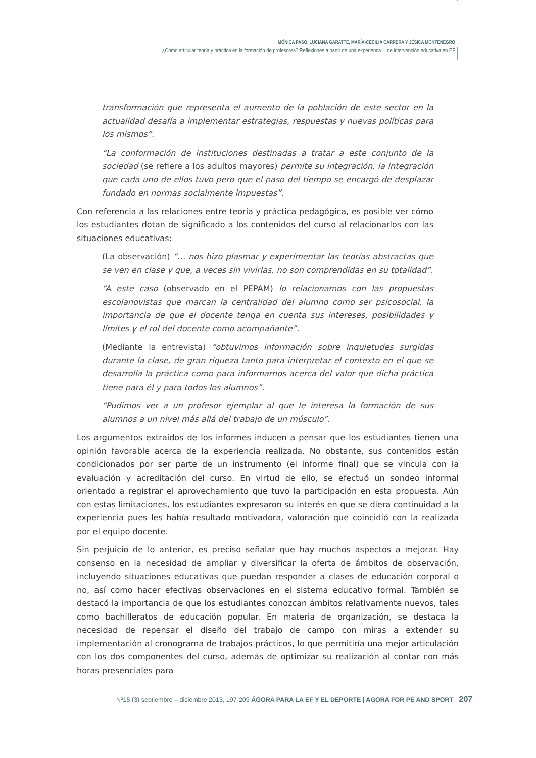MÓNICA PASO, LUCIANA GARATTE, MARÍA-CECILIA CARRERA Y JÉSICA MONTENEGRO
¿Cómo articular teoría y práctica en la formación de profesores? Reflexiones a partir de una experienca… de intervención educativa en EF
transformación que representa el aumento de la población de este sector en la actualidad desafía a implementar estrategias, respuestas y nuevas políticas para los mismos”.
“La conformación de instituciones destinadas a tratar a este conjunto de la sociedad (se refiere a los adultos mayores) permite su integración, la integración que cada uno de ellos tuvo pero que el paso del tiempo se encargó de desplazar fundado en normas socialmente impuestas”.
Con referencia a las relaciones entre teoría y práctica pedagógica, es posible ver cómo los estudiantes dotan de significado a los contenidos del curso al relacionarlos con las situaciones educativas:
(La observación) “… nos hizo plasmar y experimentar las teorías abstractas que se ven en clase y que, a veces sin vivirlas, no son comprendidas en su totalidad”.
“A este caso (observado en el PEPAM) lo relacionamos con las propuestas escolanovistas que marcan la centralidad del alumno como ser psicosocial, la importancia de que el docente tenga en cuenta sus intereses, posibilidades y límites y el rol del docente como acompañante”.
(Mediante la entrevista) “obtuvimos información sobre inquietudes surgidas durante la clase, de gran riqueza tanto para interpretar el contexto en el que se desarrolla la práctica como para informarnos acerca del valor que dicha práctica tiene para él y para todos los alumnos”.
“Pudimos ver a un profesor ejemplar al que le interesa la formación de sus alumnos a un nivel más allá del trabajo de un músculo”.
Los argumentos extraídos de los informes inducen a pensar que los estudiantes tienen una opinión favorable acerca de la experiencia realizada. No obstante, sus contenidos están condicionados por ser parte de un instrumento (el informe final) que se vincula con la evaluación y acreditación del curso. En virtud de ello, se efectuó un sondeo informal orientado a registrar el aprovechamiento que tuvo la participación en esta propuesta. Aún con estas limitaciones, los estudiantes expresaron su interés en que se diera continuidad a la experiencia pues les había resultado motivadora, valoración que coincidió con la realizada por el equipo docente.
Sin perjuicio de lo anterior, es preciso señalar que hay muchos aspectos a mejorar. Hay consenso en la necesidad de ampliar y diversificar la oferta de ámbitos de observación, incluyendo situaciones educativas que puedan responder a clases de educación corporal o no, así como hacer efectivas observaciones en el sistema educativo formal. También se destacó la importancia de que los estudiantes conozcan ámbitos relativamente nuevos, tales como bachilleratos de educación popular. En materia de organización, se destaca la necesidad de repensar el diseño del trabajo de campo con miras a extender su implementación al cronograma de trabajos prácticos, lo que permitiría una mejor articulación con los dos componentes del curso, además de optimizar su realización al contar con más horas presenciales para
Nº15 (3) septiembre – diciembre 2013, 197-209 ÁGORA PARA LA EF Y EL DEPORTE | AGORA FOR PE AND SPORT 207